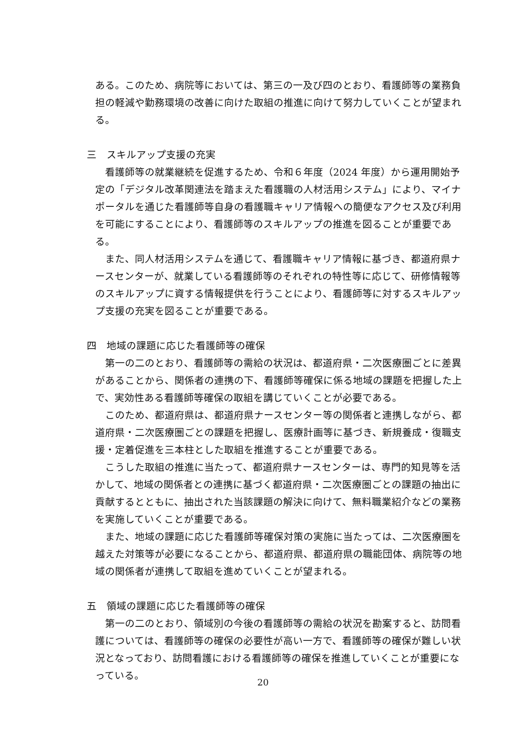ある。このため、病院等においては、第三の一及び四のとおり、看護師等の業務負担の軽減や勤務環境の改善に向けた取組の推進に向けて努力していくことが望まれる。
三　スキルアップ支援の充実
　看護師等の就業継続を促進するため、令和６年度（2024 年度）から運用開始予定の「デジタル改革関連法を踏まえた看護職の人材活用システム」により、マイナポータルを通じた看護師等自身の看護職キャリア情報への簡便なアクセス及び利用を可能にすることにより、看護師等のスキルアップの推進を図ることが重要である。
　また、同人材活用システムを通じて、看護職キャリア情報に基づき、都道府県ナースセンターが、就業している看護師等のそれぞれの特性等に応じて、研修情報等のスキルアップに資する情報提供を行うことにより、看護師等に対するスキルアップ支援の充実を図ることが重要である。
四　地域の課題に応じた看護師等の確保
　第一の二のとおり、看護師等の需給の状況は、都道府県・二次医療圏ごとに差異があることから、関係者の連携の下、看護師等確保に係る地域の課題を把握した上で、実効性ある看護師等確保の取組を講じていくことが必要である。
　このため、都道府県は、都道府県ナースセンター等の関係者と連携しながら、都道府県・二次医療圏ごとの課題を把握し、医療計画等に基づき、新規養成・復職支援・定着促進を三本柱とした取組を推進することが重要である。
　こうした取組の推進に当たって、都道府県ナースセンターは、専門的知見等を活かして、地域の関係者との連携に基づく都道府県・二次医療圏ごとの課題の抽出に貢献するとともに、抽出された当該課題の解決に向けて、無料職業紹介などの業務を実施していくことが重要である。
　また、地域の課題に応じた看護師等確保対策の実施に当たっては、二次医療圏を越えた対策等が必要になることから、都道府県、都道府県の職能団体、病院等の地域の関係者が連携して取組を進めていくことが望まれる。
五　領域の課題に応じた看護師等の確保
　第一の二のとおり、領域別の今後の看護師等の需給の状況を勘案すると、訪問看護については、看護師等の確保の必要性が高い一方で、看護師等の確保が難しい状況となっており、訪問看護における看護師等の確保を推進していくことが重要になっている。
20